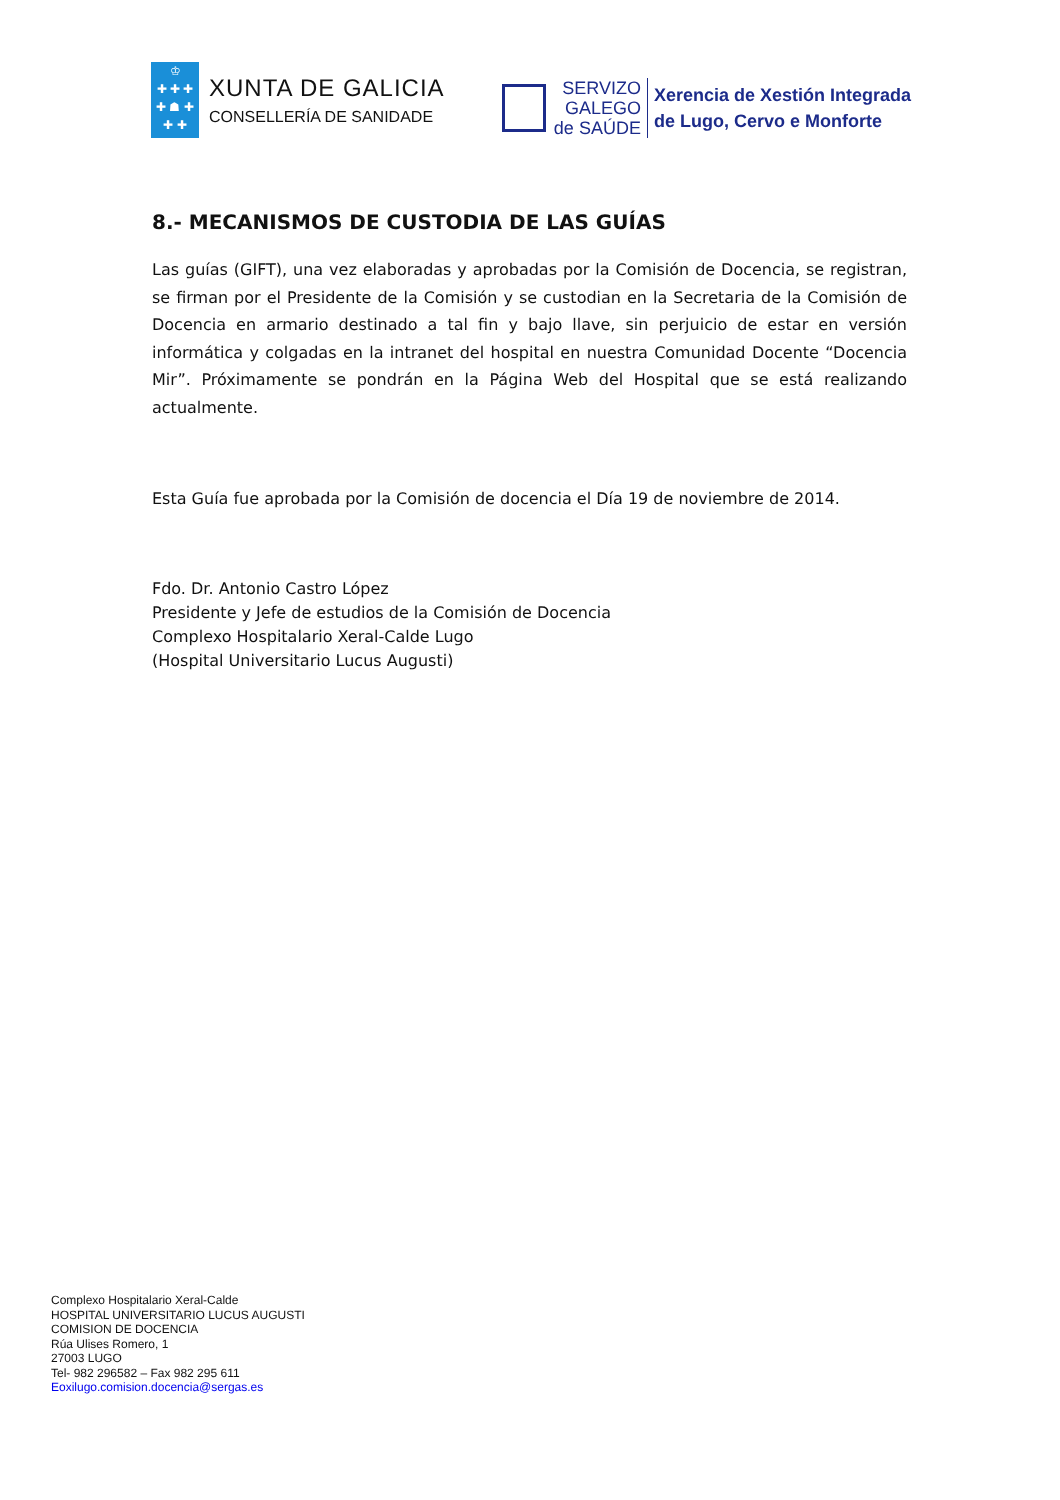♔
✚ ✚ ✚
✚ ☗ ✚
✚ ✚
XUNTA DE GALICIA
CONSELLERÍA DE SANIDADE
SERVIZO
GALEGO
de SAÚDE
Xerencia de Xestión Integrada
de Lugo, Cervo e Monforte
8.- MECANISMOS DE CUSTODIA DE LAS GUÍAS
Las guías (GIFT), una vez elaboradas y aprobadas por la Comisión de Docencia, se registran, se firman por el Presidente de la Comisión y se custodian en la Secretaria de la Comisión de Docencia en armario destinado a tal fin y bajo llave, sin perjuicio de estar en versión informática y colgadas en la intranet del hospital en nuestra Comunidad Docente “Docencia Mir”. Próximamente se pondrán en la Página Web del Hospital que se está realizando actualmente.
Esta Guía fue aprobada por la Comisión de docencia el Día 19 de noviembre de 2014.
Fdo. Dr. Antonio Castro López
Presidente y Jefe de estudios de la Comisión de Docencia
Complexo Hospitalario Xeral-Calde Lugo
(Hospital Universitario Lucus Augusti)
Complexo Hospitalario Xeral-Calde
HOSPITAL UNIVERSITARIO LUCUS AUGUSTI
COMISION DE DOCENCIA
Rúa Ulises Romero, 1
27003 LUGO
Tel- 982 296582 – Fax 982 295 611
Eoxilugo.comision.docencia@sergas.es